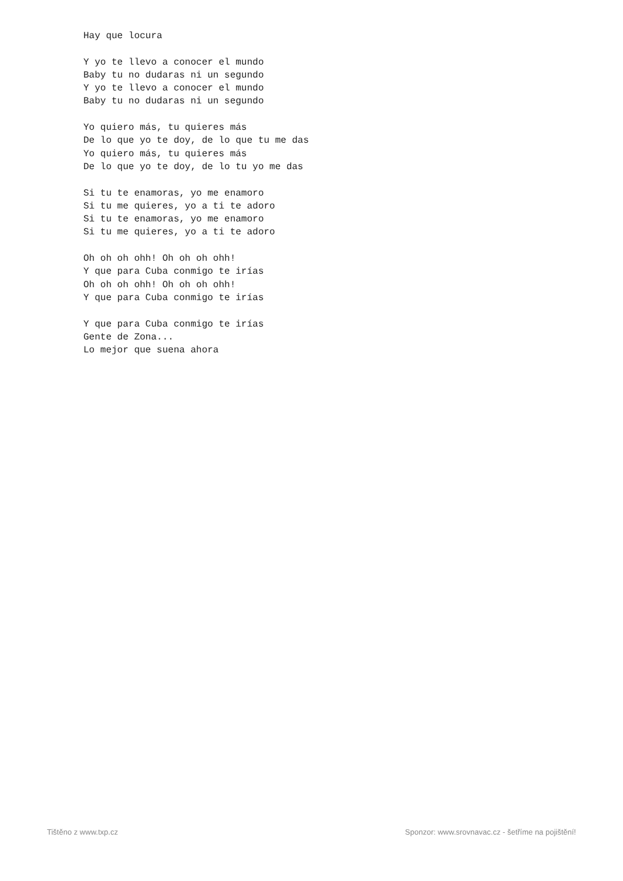Hay que locura

Y yo te llevo a conocer el mundo
Baby tu no dudaras ni un segundo
Y yo te llevo a conocer el mundo
Baby tu no dudaras ni un segundo

Yo quiero más, tu quieres más
De lo que yo te doy, de lo que tu me das
Yo quiero más, tu quieres más
De lo que yo te doy, de lo tu yo me das

Si tu te enamoras, yo me enamoro
Si tu me quieres, yo a ti te adoro
Si tu te enamoras, yo me enamoro
Si tu me quieres, yo a ti te adoro

Oh oh oh ohh! Oh oh oh ohh!
Y que para Cuba conmigo te irías
Oh oh oh ohh! Oh oh oh ohh!
Y que para Cuba conmigo te irías

Y que para Cuba conmigo te irías
Gente de Zona...
Lo mejor que suena ahora
Tištěno z www.txp.cz Sponzor: www.srovnavac.cz - šetříme na pojištění!